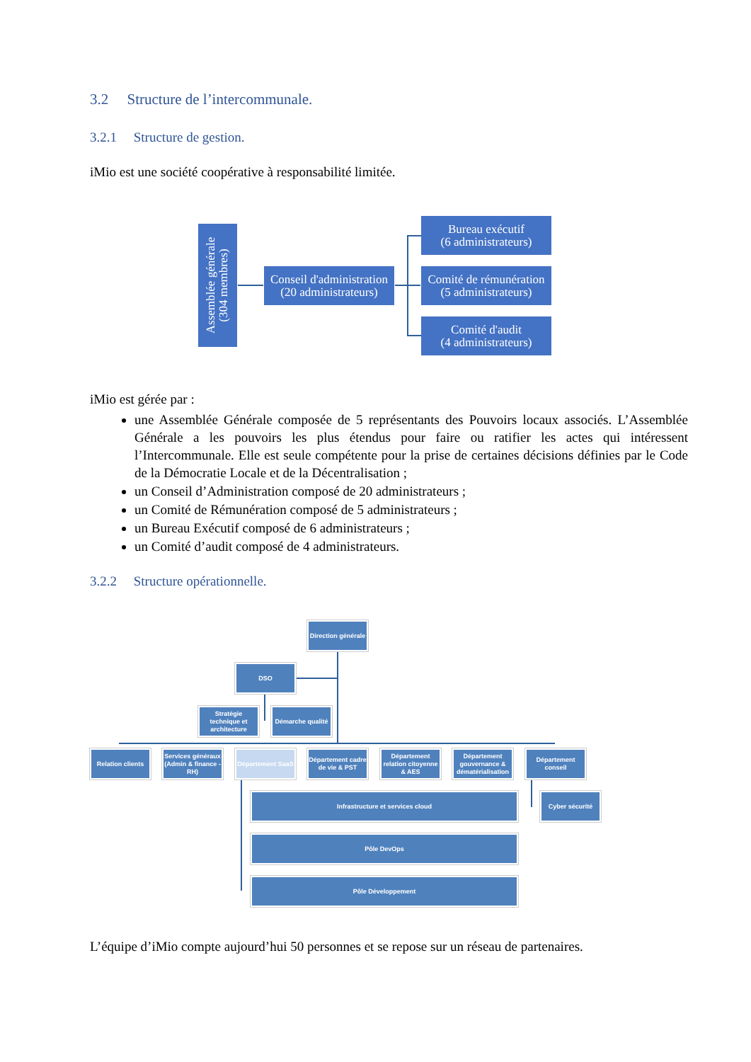3.2 Structure de l’intercommunale.
3.2.1 Structure de gestion.
iMio est une société coopérative à responsabilité limitée.
Assemblée générale
(304 membres)
Conseil d'administration
(20 administrateurs)
Bureau exécutif
(6 administrateurs)
Comité de rémunération
(5 administrateurs)
Comité d'audit
(4 administrateurs)
iMio est gérée par :
une Assemblée Générale composée de 5 représentants des Pouvoirs locaux associés. L’Assemblée Générale a les pouvoirs les plus étendus pour faire ou ratifier les actes qui intéressent l’Intercommunale. Elle est seule compétente pour la prise de certaines décisions définies par le Code de la Démocratie Locale et de la Décentralisation ;
un Conseil d’Administration composé de 20 administrateurs ;
un Comité de Rémunération composé de 5 administrateurs ;
un Bureau Exécutif composé de 6 administrateurs ;
un Comité d’audit composé de 4 administrateurs.
3.2.2 Structure opérationnelle.
Direction générale
DSO
Stratégie technique et architecture
Démarche qualité
Relation clients
Services généraux (Admin & finance - RH)
Département SaaS
Département cadre de vie & PST
Département relation citoyenne & AES
Département gouvernance & dématérialisation
Département conseil
Infrastructure et services cloud Cyber sécurité
Pôle DevOps
Pôle Développement
L’équipe d’iMio compte aujourd’hui 50 personnes et se repose sur un réseau de partenaires.